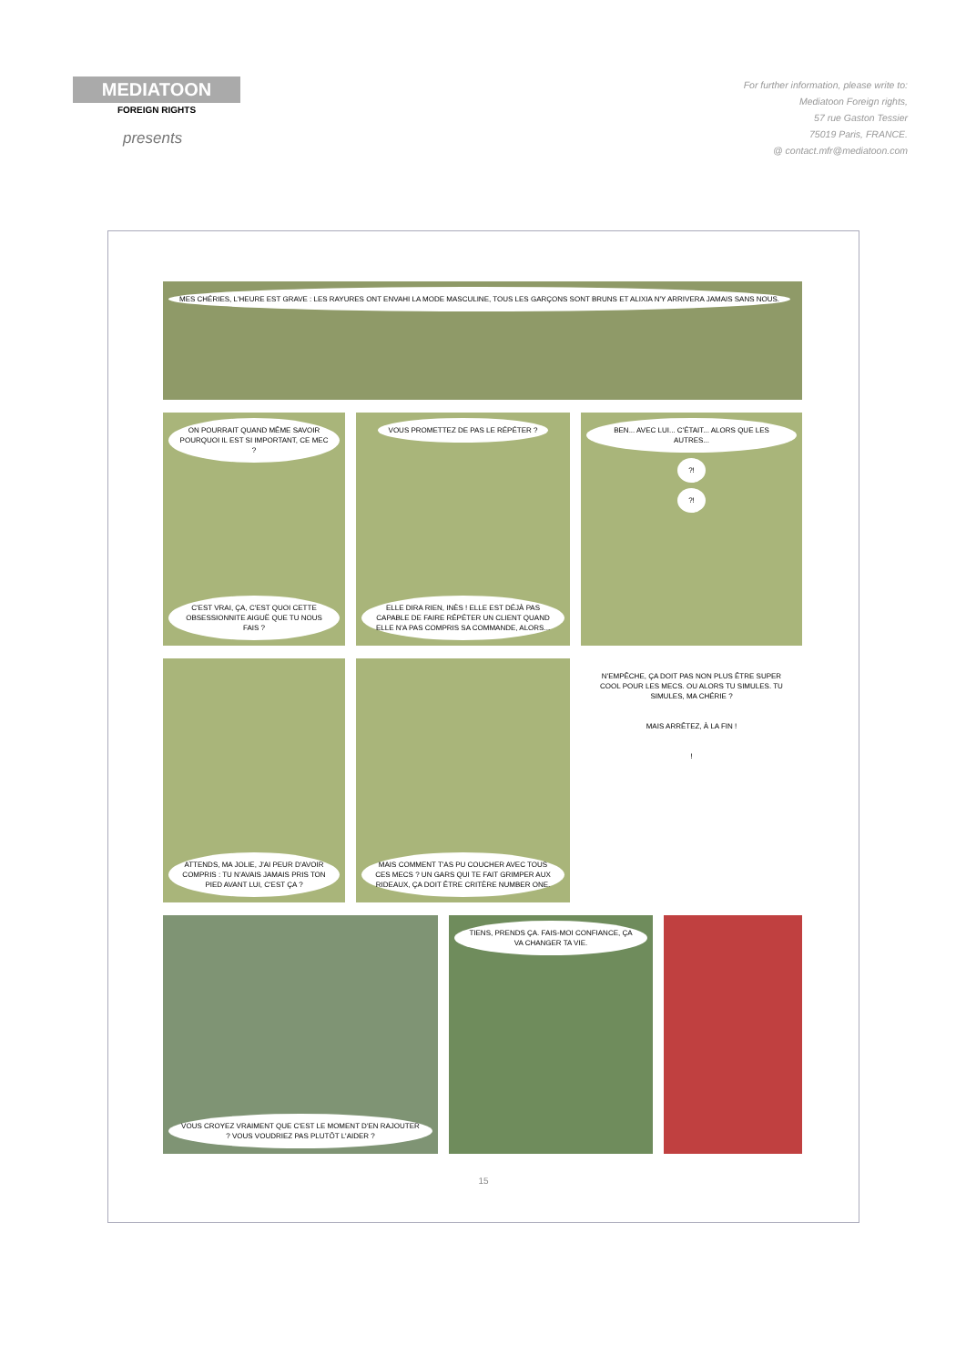MEDIATOON
FOREIGN RIGHTS
presents
For further information, please write to:
Mediatoon Foreign rights,
57 rue Gaston Tessier
75019 Paris, FRANCE.
@ contact.mfr@mediatoon.com
MES CHÉRIES, L'HEURE EST GRAVE : LES RAYURES ONT ENVAHI LA MODE MASCULINE, TOUS LES GARÇONS SONT BRUNS ET ALIXIA N'Y ARRIVERA JAMAIS SANS NOUS.
ON POURRAIT QUAND MÊME SAVOIR POURQUOI IL EST SI IMPORTANT, CE MEC ?
C'EST VRAI, ÇA, C'EST QUOI CETTE OBSESSIONNITE AIGUË QUE TU NOUS FAIS ?
VOUS PROMETTEZ DE PAS LE RÉPÉTER ?
ELLE DIRA RIEN, INÈS ! ELLE EST DÉJÀ PAS CAPABLE DE FAIRE RÉPÉTER UN CLIENT QUAND ELLE N'A PAS COMPRIS SA COMMANDE, ALORS...
BEN... AVEC LUI... C'ÉTAIT... ALORS QUE LES AUTRES...
?!
?!
ATTENDS, MA JOLIE, J'AI PEUR D'AVOIR COMPRIS : TU N'AVAIS JAMAIS PRIS TON PIED AVANT LUI, C'EST ÇA ?
MAIS COMMENT T'AS PU COUCHER AVEC TOUS CES MECS ? UN GARS QUI TE FAIT GRIMPER AUX RIDEAUX, ÇA DOIT ÊTRE CRITÈRE NUMBER ONE.
N'EMPÊCHE, ÇA DOIT PAS NON PLUS ÊTRE SUPER COOL POUR LES MECS. OU ALORS TU SIMULES. TU SIMULES, MA CHÉRIE ?
MAIS ARRÊTEZ, À LA FIN !
!
VOUS CROYEZ VRAIMENT QUE C'EST LE MOMENT D'EN RAJOUTER ? VOUS VOUDRIEZ PAS PLUTÔT L'AIDER ?
TIENS, PRENDS ÇA. FAIS-MOI CONFIANCE, ÇA VA CHANGER TA VIE.
15